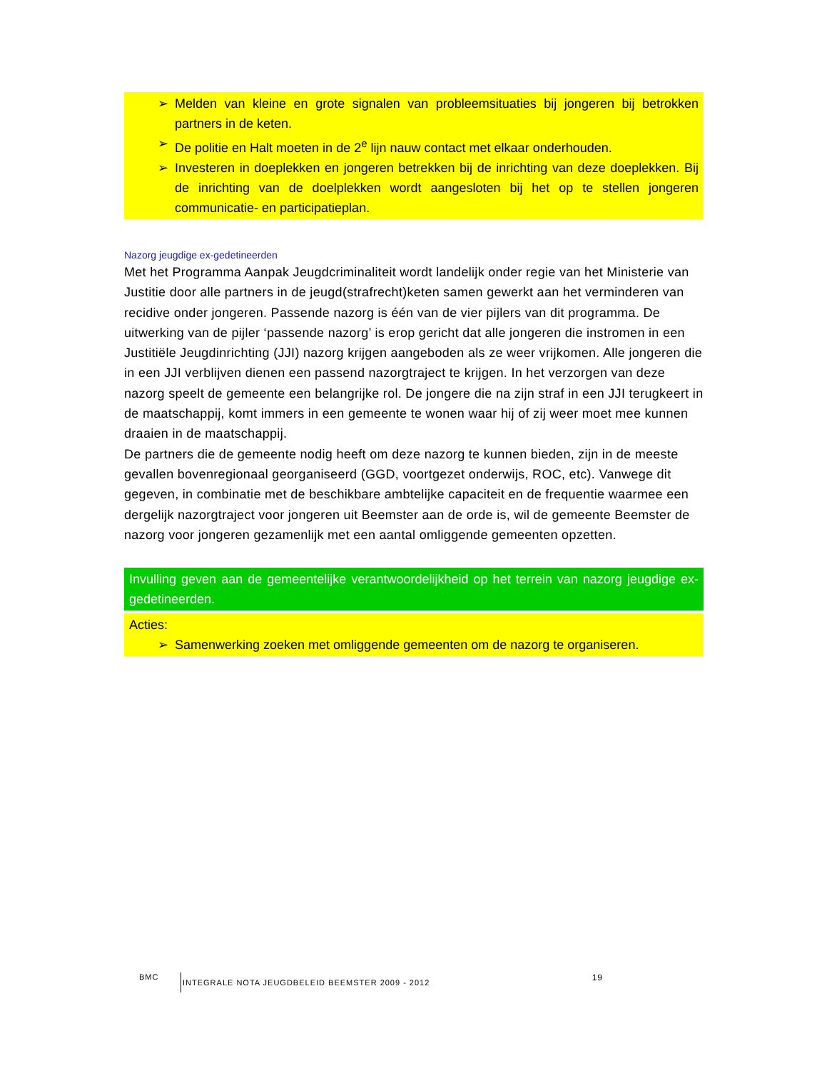➢ Melden van kleine en grote signalen van probleemsituaties bij jongeren bij betrokken partners in de keten.
➢ De politie en Halt moeten in de 2<sup>e</sup> lijn nauw contact met elkaar onderhouden.
➢ Investeren in doeplekken en jongeren betrekken bij de inrichting van deze doeplekken. Bij de inrichting van de doelplekken wordt aangesloten bij het op te stellen jongeren communicatie- en participatieplan.
Nazorg jeugdige ex-gedetineerden
Met het Programma Aanpak Jeugdcriminaliteit wordt landelijk onder regie van het Ministerie van Justitie door alle partners in de jeugd(strafrecht)keten samen gewerkt aan het verminderen van recidive onder jongeren. Passende nazorg is één van de vier pijlers van dit programma. De uitwerking van de pijler ‘passende nazorg’ is erop gericht dat alle jongeren die instromen in een Justitiële Jeugdinrichting (JJI) nazorg krijgen aangeboden als ze weer vrijkomen. Alle jongeren die in een JJI verblijven dienen een passend nazorgtraject te krijgen. In het verzorgen van deze nazorg speelt de gemeente een belangrijke rol. De jongere die na zijn straf in een JJI terugkeert in de maatschappij, komt immers in een gemeente te wonen waar hij of zij weer moet mee kunnen draaien in de maatschappij.
De partners die de gemeente nodig heeft om deze nazorg te kunnen bieden, zijn in de meeste gevallen bovenregionaal georganiseerd (GGD, voortgezet onderwijs, ROC, etc). Vanwege dit gegeven, in combinatie met de beschikbare ambtelijke capaciteit en de frequentie waarmee een dergelijk nazorgtraject voor jongeren uit Beemster aan de orde is, wil de gemeente Beemster de nazorg voor jongeren gezamenlijk met een aantal omliggende gemeenten opzetten.
Invulling geven aan de gemeentelijke verantwoordelijkheid op het terrein van nazorg jeugdige ex-gedetineerden.
Acties:
➢ Samenwerking zoeken met omliggende gemeenten om de nazorg te organiseren.
BMC INTEGRALE NOTA JEUGDBELEID BEEMSTER 2009 - 2012 19